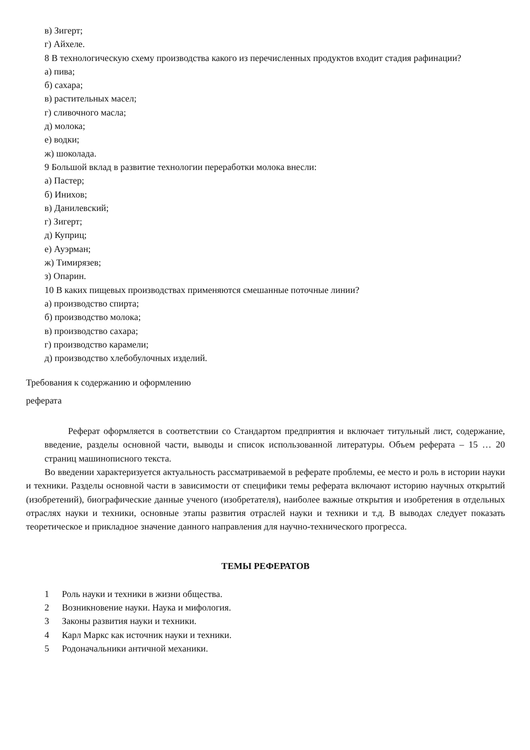в) Зигерт;
г) Айхеле.
8 В технологическую схему производства какого из перечисленных продуктов входит стадия рафинации?
а) пива;
б) сахара;
в) растительных масел;
г) сливочного масла;
д) молока;
е) водки;
ж) шоколада.
9 Большой вклад в развитие технологии переработки молока внесли:
а) Пастер;
б) Инихов;
в) Данилевский;
г) Зигерт;
д) Куприц;
е) Ауэрман;
ж) Тимирязев;
з) Опарин.
10 В каких пищевых производствах применяются смешанные поточные линии?
а) производство спирта;
б) производство молока;
в) производство сахара;
г) производство карамели;
д) производство хлебобулочных изделий.
Требования к содержанию и оформлению
реферата
Реферат оформляется в соответствии со Стандартом предприятия и включает титульный лист, содержание, введение, разделы основной части, выводы и список использованной литературы. Объем реферата – 15 … 20 страниц машинописного текста.
Во введении характеризуется актуальность рассматриваемой в реферате проблемы, ее место и роль в истории науки и техники. Разделы основной части в зависимости от специфики темы реферата включают историю научных открытий (изобретений), биографические данные ученого (изобретателя), наиболее важные открытия и изобретения в отдельных отраслях науки и техники, основные этапы развития отраслей науки и техники и т.д. В выводах следует показать теоретическое и прикладное значение данного направления для научно-технического прогресса.
ТЕМЫ РЕФЕРАТОВ
1 Роль науки и техники в жизни общества.
2 Возникновение науки. Наука и мифология.
3 Законы развития науки и техники.
4 Карл Маркс как источник науки и техники.
5 Родоначальники античной механики.